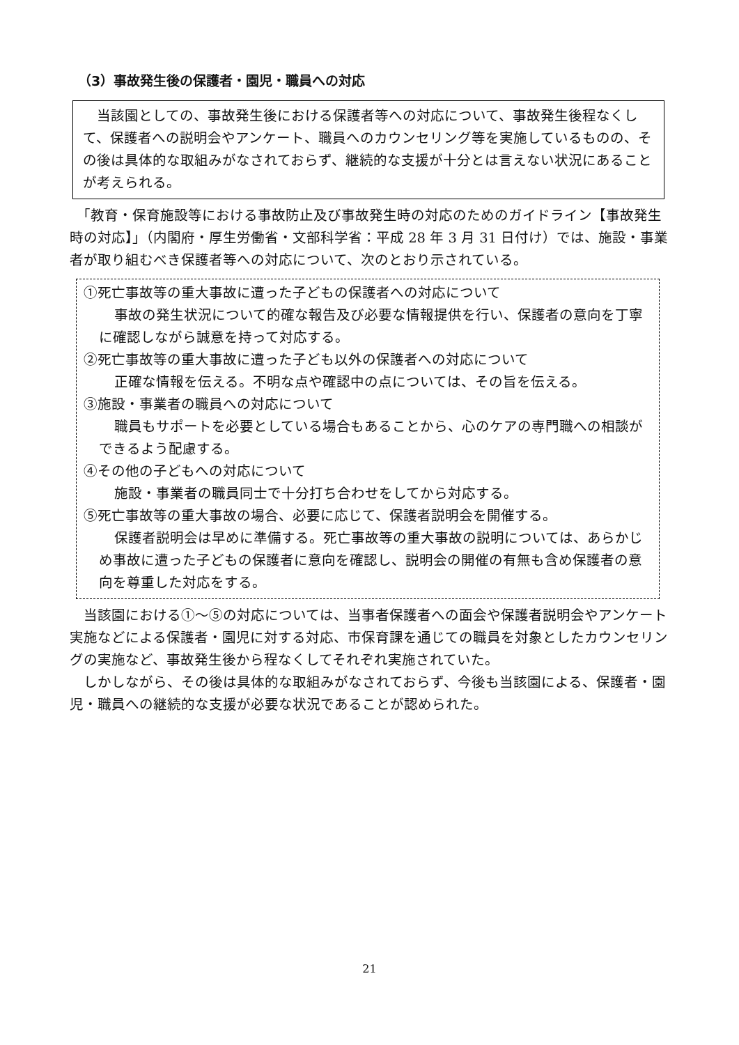（3）事故発生後の保護者・園児・職員への対応
　当該園としての、事故発生後における保護者等への対応について、事故発生後程なくして、保護者への説明会やアンケート、職員へのカウンセリング等を実施しているものの、その後は具体的な取組みがなされておらず、継続的な支援が十分とは言えない状況にあることが考えられる。
　「教育・保育施設等における事故防止及び事故発生時の対応のためのガイドライン【事故発生時の対応】」（内閣府・厚生労働省・文部科学省：平成 28 年 3 月 31 日付け）では、施設・事業者が取り組むべき保護者等への対応について、次のとおり示されている。
①死亡事故等の重大事故に遭った子どもの保護者への対応について
事故の発生状況について的確な報告及び必要な情報提供を行い、保護者の意向を丁寧に確認しながら誠意を持って対応する。
②死亡事故等の重大事故に遭った子ども以外の保護者への対応について
正確な情報を伝える。不明な点や確認中の点については、その旨を伝える。
③施設・事業者の職員への対応について
職員もサポートを必要としている場合もあることから、心のケアの専門職への相談ができるよう配慮する。
④その他の子どもへの対応について
施設・事業者の職員同士で十分打ち合わせをしてから対応する。
⑤死亡事故等の重大事故の場合、必要に応じて、保護者説明会を開催する。
保護者説明会は早めに準備する。死亡事故等の重大事故の説明については、あらかじめ事故に遭った子どもの保護者に意向を確認し、説明会の開催の有無も含め保護者の意向を尊重した対応をする。
当該園における①～⑤の対応については、当事者保護者への面会や保護者説明会やアンケート実施などによる保護者・園児に対する対応、市保育課を通じての職員を対象としたカウンセリングの実施など、事故発生後から程なくしてそれぞれ実施されていた。
しかしながら、その後は具体的な取組みがなされておらず、今後も当該園による、保護者・園児・職員への継続的な支援が必要な状況であることが認められた。
21